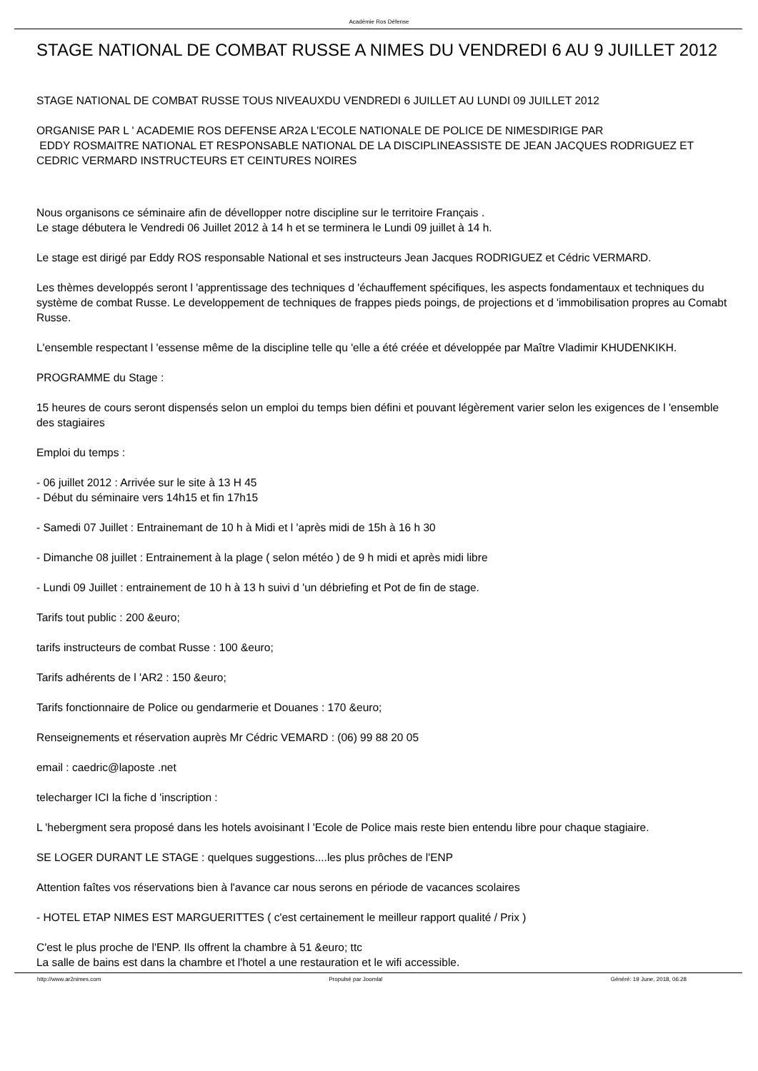Académie Ros Défense
STAGE NATIONAL DE COMBAT RUSSE A NIMES DU VENDREDI 6 AU 9 JUILLET 2012
STAGE NATIONAL DE COMBAT RUSSE TOUS NIVEAUXDU VENDREDI 6 JUILLET AU LUNDI 09 JUILLET 2012
ORGANISE PAR L ' ACADEMIE ROS DEFENSE AR2A L'ECOLE NATIONALE DE POLICE DE NIMESDIRIGE PAR
EDDY ROSMAITRE NATIONAL ET RESPONSABLE NATIONAL DE LA DISCIPLINEASSISTE DE JEAN JACQUES RODRIGUEZ ET CEDRIC VERMARD INSTRUCTEURS ET CEINTURES NOIRES
Nous organisons ce séminaire afin de dévellopper notre discipline sur le territoire Français .
Le stage débutera le Vendredi 06 Juillet 2012 à 14 h et se terminera le Lundi 09 juillet à 14 h.
Le stage est dirigé par Eddy ROS responsable National et ses instructeurs Jean Jacques RODRIGUEZ et Cédric VERMARD.
Les thèmes developpés seront l 'apprentissage des techniques d 'échauffement spécifiques, les aspects fondamentaux et techniques du système de combat Russe. Le developpement de techniques de frappes pieds poings, de projections et d 'immobilisation propres au Comabt Russe.
L'ensemble respectant l 'essense même de la discipline telle qu 'elle a été créée et développée par Maître Vladimir KHUDENKIKH.
PROGRAMME du Stage :
15 heures de cours seront dispensés selon un emploi du temps bien défini et pouvant légèrement varier selon les exigences de l 'ensemble des stagiaires
Emploi du temps :
- 06 juillet 2012 : Arrivée sur le site à 13 H 45
- Début du séminaire vers 14h15 et fin 17h15
- Samedi 07 Juillet : Entrainemant de 10 h à Midi et l 'après midi de 15h à 16 h 30
- Dimanche 08 juillet : Entrainement à la plage ( selon météo ) de 9 h midi et après midi libre
- Lundi 09 Juillet : entrainement de 10 h à 13 h suivi d 'un débriefing et Pot de fin de stage.
Tarifs tout public : 200 &euro;
tarifs instructeurs de combat Russe : 100 &euro;
Tarifs adhérents de l 'AR2 : 150 &euro;
Tarifs fonctionnaire de Police ou gendarmerie et Douanes : 170 &euro;
Renseignements et réservation auprès Mr Cédric VEMARD : (06) 99 88 20 05
email : caedric@laposte .net
telecharger ICI la fiche d 'inscription :
L 'hebergment sera proposé dans les hotels avoisinant l 'Ecole de Police mais reste bien entendu libre pour chaque stagiaire.
SE LOGER DURANT LE STAGE : quelques suggestions....les plus prôches de l'ENP
Attention faîtes vos réservations bien à l'avance car nous serons en période de vacances scolaires
- HOTEL ETAP NIMES EST MARGUERITTES ( c'est certainement le meilleur rapport qualité / Prix )
C'est le plus proche de l'ENP. Ils offrent la chambre à 51 &euro; ttc
La salle de bains est dans la chambre et l'hotel a une restauration et le wifi accessible.
http://www.ar2nimes.com Propulsé par Joomla! Généré: 19 June, 2018, 06:28